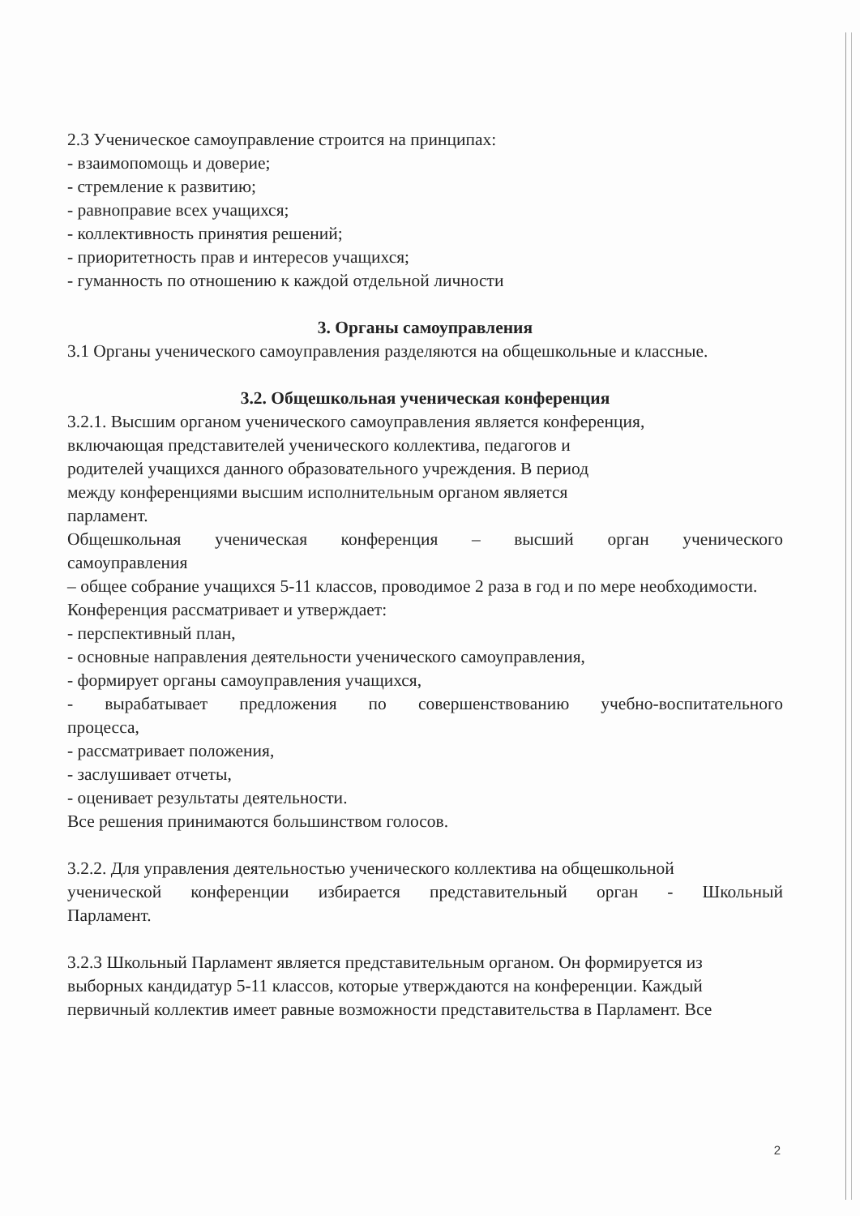2.3 Ученическое самоуправление строится на принципах:
- взаимопомощь и доверие;
- стремление к развитию;
- равноправие всех учащихся;
- коллективность принятия решений;
- приоритетность прав и интересов учащихся;
- гуманность по отношению к каждой отдельной личности
3. Органы самоуправления
3.1 Органы ученического самоуправления разделяются на общешкольные и классные.
3.2. Общешкольная ученическая конференция
3.2.1. Высшим органом ученического самоуправления является конференция,
включающая представителей ученического коллектива, педагогов и
родителей учащихся данного образовательного учреждения. В период
между конференциями высшим исполнительным органом является
парламент.
Общешкольная ученическая конференция – высший орган ученического
самоуправления
– общее собрание учащихся 5-11 классов, проводимое 2 раза в год и по мере необходимости.
Конференция рассматривает и утверждает:
- перспективный план,
- основные направления деятельности ученического самоуправления,
- формирует органы самоуправления учащихся,
- вырабатывает предложения по совершенствованию учебно-воспитательного
процесса,
- рассматривает положения,
- заслушивает отчеты,
- оценивает результаты деятельности.
Все решения принимаются большинством голосов.
3.2.2. Для управления деятельностью ученического коллектива на общешкольной
ученической конференции избирается представительный орган - Школьный
Парламент.
3.2.3 Школьный Парламент является представительным органом. Он формируется из
выборных кандидатур 5-11 классов, которые утверждаются на конференции. Каждый
первичный коллектив имеет равные возможности представительства в Парламент. Все
2